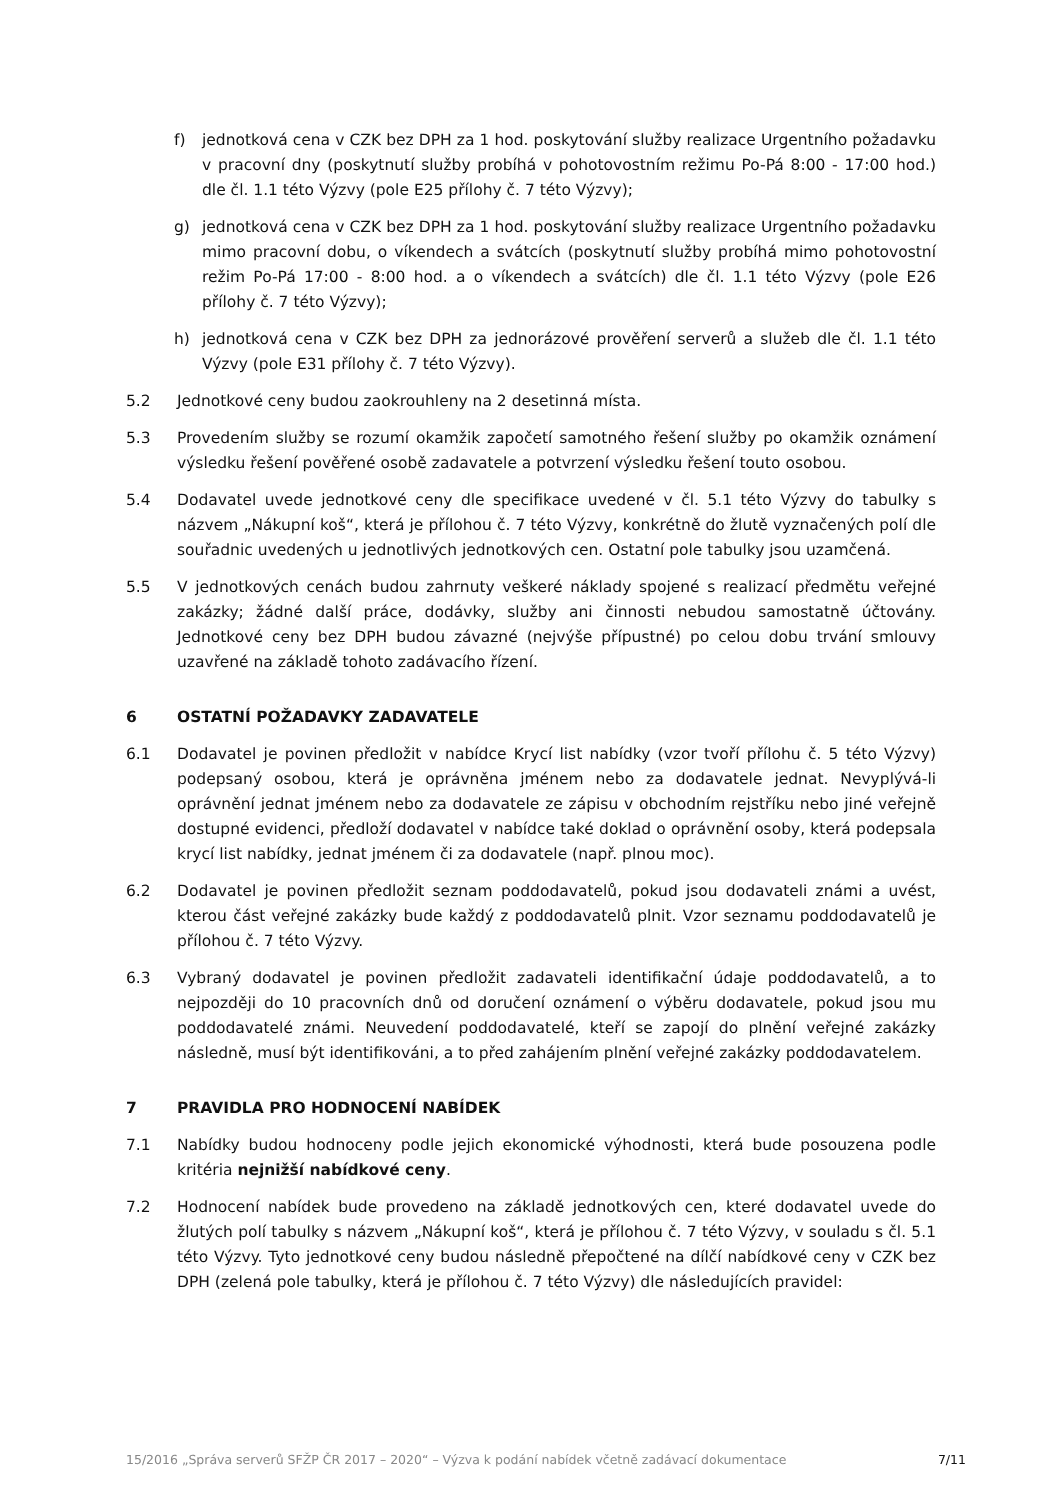f) jednotková cena v CZK bez DPH za 1 hod. poskytování služby realizace Urgentního požadavku v pracovní dny (poskytnutí služby probíhá v pohotovostním režimu Po-Pá 8:00 - 17:00 hod.) dle čl. 1.1 této Výzvy (pole E25 přílohy č. 7 této Výzvy);
g) jednotková cena v CZK bez DPH za 1 hod. poskytování služby realizace Urgentního požadavku mimo pracovní dobu, o víkendech a svátcích (poskytnutí služby probíhá mimo pohotovostní režim Po-Pá 17:00 - 8:00 hod. a o víkendech a svátcích) dle čl. 1.1 této Výzvy (pole E26 přílohy č. 7 této Výzvy);
h) jednotková cena v CZK bez DPH za jednorázové prověření serverů a služeb dle čl. 1.1 této Výzvy (pole E31 přílohy č. 7 této Výzvy).
5.2 Jednotkové ceny budou zaokrouhleny na 2 desetinná místa.
5.3 Provedením služby se rozumí okamžik započetí samotného řešení služby po okamžik oznámení výsledku řešení pověřené osobě zadavatele a potvrzení výsledku řešení touto osobou.
5.4 Dodavatel uvede jednotkové ceny dle specifikace uvedené v čl. 5.1 této Výzvy do tabulky s názvem „Nákupní koš“, která je přílohou č. 7 této Výzvy, konkrétně do žlutě vyznačených polí dle souřadnic uvedených u jednotlivých jednotkových cen. Ostatní pole tabulky jsou uzamčená.
5.5 V jednotkových cenách budou zahrnuty veškeré náklady spojené s realizací předmětu veřejné zakázky; žádné další práce, dodávky, služby ani činnosti nebudou samostatně účtovány. Jednotkové ceny bez DPH budou závazné (nejvýše přípustné) po celou dobu trvání smlouvy uzavřené na základě tohoto zadávacího řízení.
6 OSTATNÍ POŽADAVKY ZADAVATELE
6.1 Dodavatel je povinen předložit v nabídce Krycí list nabídky (vzor tvoří přílohu č. 5 této Výzvy) podepsaný osobou, která je oprávněna jménem nebo za dodavatele jednat. Nevyplývá-li oprávnění jednat jménem nebo za dodavatele ze zápisu v obchodním rejstříku nebo jiné veřejně dostupné evidenci, předloží dodavatel v nabídce také doklad o oprávnění osoby, která podepsala krycí list nabídky, jednat jménem či za dodavatele (např. plnou moc).
6.2 Dodavatel je povinen předložit seznam poddodavatelů, pokud jsou dodavateli známi a uvést, kterou část veřejné zakázky bude každý z poddodavatelů plnit. Vzor seznamu poddodavatelů je přílohou č. 7 této Výzvy.
6.3 Vybraný dodavatel je povinen předložit zadavateli identifikační údaje poddodavatelů, a to nejpozději do 10 pracovních dnů od doručení oznámení o výběru dodavatele, pokud jsou mu poddodavatelé známi. Neuvedení poddodavatelé, kteří se zapojí do plnění veřejné zakázky následně, musí být identifikováni, a to před zahájením plnění veřejné zakázky poddodavatelem.
7 PRAVIDLA PRO HODNOCENÍ NABÍDEK
7.1 Nabídky budou hodnoceny podle jejich ekonomické výhodnosti, která bude posouzena podle kritéria nejnižší nabídkové ceny.
7.2 Hodnocení nabídek bude provedeno na základě jednotkových cen, které dodavatel uvede do žlutých polí tabulky s názvem „Nákupní koš“, která je přílohou č. 7 této Výzvy, v souladu s čl. 5.1 této Výzvy. Tyto jednotkové ceny budou následně přepočtené na dílčí nabídkové ceny v CZK bez DPH (zelená pole tabulky, která je přílohou č. 7 této Výzvy) dle následujících pravidel:
15/2016 „Správa serverů SFŽP ČR 2017 – 2020“ – Výzva k podání nabídek včetně zadávací dokumentace 7/11